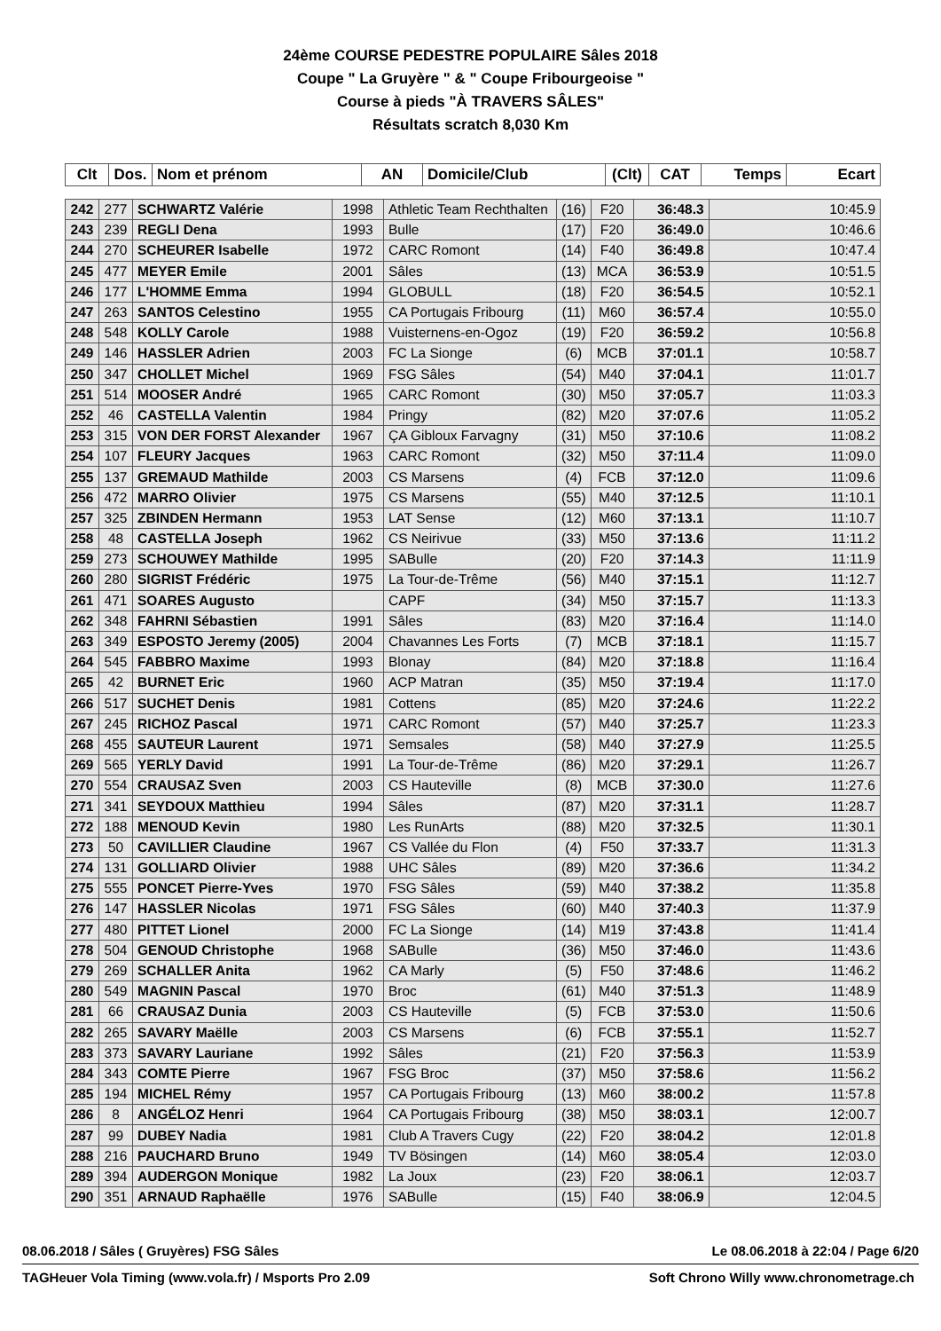24ème COURSE PEDESTRE POPULAIRE Sâles 2018
Coupe " La Gruyère " & " Coupe Fribourgeoise "
Course à pieds "À TRAVERS SÂLES"
Résultats scratch 8,030 Km
| Clt | Dos. | Nom et prénom | AN | Domicile/Club | (Clt) | CAT | Temps | Ecart |
| --- | --- | --- | --- | --- | --- | --- | --- | --- |
| 242 | 277 | SCHWARTZ Valérie | 1998 | Athletic Team Rechthalten | (16) | F20 | 36:48.3 | 10:45.9 |
| 243 | 239 | REGLI Dena | 1993 | Bulle | (17) | F20 | 36:49.0 | 10:46.6 |
| 244 | 270 | SCHEURER Isabelle | 1972 | CARC Romont | (14) | F40 | 36:49.8 | 10:47.4 |
| 245 | 477 | MEYER Emile | 2001 | Sâles | (13) | MCA | 36:53.9 | 10:51.5 |
| 246 | 177 | L'HOMME Emma | 1994 | GLOBULL | (18) | F20 | 36:54.5 | 10:52.1 |
| 247 | 263 | SANTOS Celestino | 1955 | CA Portugais Fribourg | (11) | M60 | 36:57.4 | 10:55.0 |
| 248 | 548 | KOLLY Carole | 1988 | Vuisternens-en-Ogoz | (19) | F20 | 36:59.2 | 10:56.8 |
| 249 | 146 | HASSLER Adrien | 2003 | FC La Sionge | (6) | MCB | 37:01.1 | 10:58.7 |
| 250 | 347 | CHOLLET Michel | 1969 | FSG Sâles | (54) | M40 | 37:04.1 | 11:01.7 |
| 251 | 514 | MOOSER André | 1965 | CARC Romont | (30) | M50 | 37:05.7 | 11:03.3 |
| 252 | 46 | CASTELLA Valentin | 1984 | Pringy | (82) | M20 | 37:07.6 | 11:05.2 |
| 253 | 315 | VON DER FORST Alexander | 1967 | ÇA Gibloux Farvagny | (31) | M50 | 37:10.6 | 11:08.2 |
| 254 | 107 | FLEURY Jacques | 1963 | CARC Romont | (32) | M50 | 37:11.4 | 11:09.0 |
| 255 | 137 | GREMAUD Mathilde | 2003 | CS Marsens | (4) | FCB | 37:12.0 | 11:09.6 |
| 256 | 472 | MARRO Olivier | 1975 | CS Marsens | (55) | M40 | 37:12.5 | 11:10.1 |
| 257 | 325 | ZBINDEN Hermann | 1953 | LAT Sense | (12) | M60 | 37:13.1 | 11:10.7 |
| 258 | 48 | CASTELLA Joseph | 1962 | CS Neirivue | (33) | M50 | 37:13.6 | 11:11.2 |
| 259 | 273 | SCHOUWEY Mathilde | 1995 | SABulle | (20) | F20 | 37:14.3 | 11:11.9 |
| 260 | 280 | SIGRIST Frédéric | 1975 | La Tour-de-Trême | (56) | M40 | 37:15.1 | 11:12.7 |
| 261 | 471 | SOARES Augusto | | CAPF | (34) | M50 | 37:15.7 | 11:13.3 |
| 262 | 348 | FAHRNI Sébastien | 1991 | Sâles | (83) | M20 | 37:16.4 | 11:14.0 |
| 263 | 349 | ESPOSTO Jeremy (2005) | 2004 | Chavannes Les Forts | (7) | MCB | 37:18.1 | 11:15.7 |
| 264 | 545 | FABBRO Maxime | 1993 | Blonay | (84) | M20 | 37:18.8 | 11:16.4 |
| 265 | 42 | BURNET Eric | 1960 | ACP Matran | (35) | M50 | 37:19.4 | 11:17.0 |
| 266 | 517 | SUCHET Denis | 1981 | Cottens | (85) | M20 | 37:24.6 | 11:22.2 |
| 267 | 245 | RICHOZ Pascal | 1971 | CARC Romont | (57) | M40 | 37:25.7 | 11:23.3 |
| 268 | 455 | SAUTEUR Laurent | 1971 | Semsales | (58) | M40 | 37:27.9 | 11:25.5 |
| 269 | 565 | YERLY David | 1991 | La Tour-de-Trême | (86) | M20 | 37:29.1 | 11:26.7 |
| 270 | 554 | CRAUSAZ Sven | 2003 | CS Hauteville | (8) | MCB | 37:30.0 | 11:27.6 |
| 271 | 341 | SEYDOUX Matthieu | 1994 | Sâles | (87) | M20 | 37:31.1 | 11:28.7 |
| 272 | 188 | MENOUD Kevin | 1980 | Les RunArts | (88) | M20 | 37:32.5 | 11:30.1 |
| 273 | 50 | CAVILLIER Claudine | 1967 | CS Vallée du Flon | (4) | F50 | 37:33.7 | 11:31.3 |
| 274 | 131 | GOLLIARD Olivier | 1988 | UHC Sâles | (89) | M20 | 37:36.6 | 11:34.2 |
| 275 | 555 | PONCET Pierre-Yves | 1970 | FSG Sâles | (59) | M40 | 37:38.2 | 11:35.8 |
| 276 | 147 | HASSLER Nicolas | 1971 | FSG Sâles | (60) | M40 | 37:40.3 | 11:37.9 |
| 277 | 480 | PITTET Lionel | 2000 | FC La Sionge | (14) | M19 | 37:43.8 | 11:41.4 |
| 278 | 504 | GENOUD Christophe | 1968 | SABulle | (36) | M50 | 37:46.0 | 11:43.6 |
| 279 | 269 | SCHALLER Anita | 1962 | CA Marly | (5) | F50 | 37:48.6 | 11:46.2 |
| 280 | 549 | MAGNIN Pascal | 1970 | Broc | (61) | M40 | 37:51.3 | 11:48.9 |
| 281 | 66 | CRAUSAZ Dunia | 2003 | CS Hauteville | (5) | FCB | 37:53.0 | 11:50.6 |
| 282 | 265 | SAVARY Maëlle | 2003 | CS Marsens | (6) | FCB | 37:55.1 | 11:52.7 |
| 283 | 373 | SAVARY Lauriane | 1992 | Sâles | (21) | F20 | 37:56.3 | 11:53.9 |
| 284 | 343 | COMTE Pierre | 1967 | FSG Broc | (37) | M50 | 37:58.6 | 11:56.2 |
| 285 | 194 | MICHEL Rémy | 1957 | CA Portugais Fribourg | (13) | M60 | 38:00.2 | 11:57.8 |
| 286 | 8 | ANGÉLOZ Henri | 1964 | CA Portugais Fribourg | (38) | M50 | 38:03.1 | 12:00.7 |
| 287 | 99 | DUBEY Nadia | 1981 | Club A Travers Cugy | (22) | F20 | 38:04.2 | 12:01.8 |
| 288 | 216 | PAUCHARD Bruno | 1949 | TV Bösingen | (14) | M60 | 38:05.4 | 12:03.0 |
| 289 | 394 | AUDERGON Monique | 1982 | La Joux | (23) | F20 | 38:06.1 | 12:03.7 |
| 290 | 351 | ARNAUD Raphaëlle | 1976 | SABulle | (15) | F40 | 38:06.9 | 12:04.5 |
08.06.2018 / Sâles ( Gruyères) FSG Sâles Le 08.06.2018 à 22:04 / Page 6/20
TAGHeuer Vola Timing (www.vola.fr) / Msports Pro 2.09 Soft Chrono Willy www.chronometrage.ch